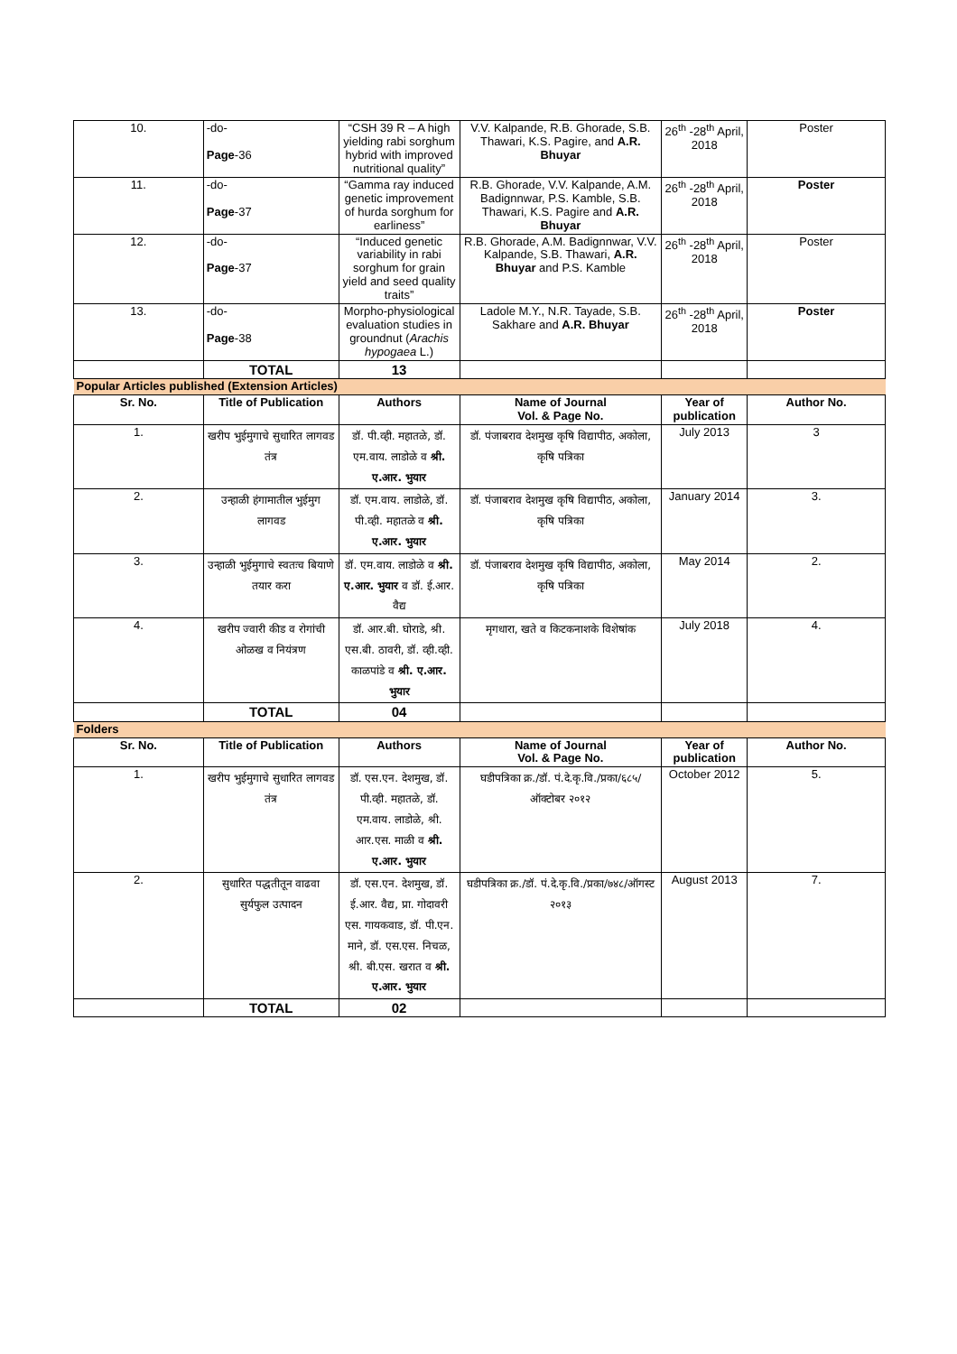| 10. | -do- Page -36 | “CSH 39 R – A high yielding rabi sorghum hybrid with improved nutritional quality” | V.V. Kalpande, R.B. Ghorade, S.B. Thawari, K.S. Pagire, and A.R. Bhuyar | 26<sup>th</sup> -28<sup>th</sup> April, 2018 | Poster |
| 11. | -do- Page -37 | “Gamma ray induced genetic improvement of hurda sorghum for earliness” | R.B. Ghorade, V.V. Kalpande, A.M. Badignnwar, P.S. Kamble, S.B. Thawari, K.S. Pagire and A.R. Bhuyar | 26<sup>th</sup> -28<sup>th</sup> April, 2018 | Poster |
| 12. | -do- Page -37 | “Induced genetic variability in rabi sorghum for grain yield and seed quality traits” | R.B. Ghorade, A.M. Badignnwar, V.V. Kalpande, S.B. Thawari, A.R. Bhuyar and P.S. Kamble | 26<sup>th</sup> -28<sup>th</sup> April, 2018 | Poster |
| 13. | -do- Page -38 | Morpho-physiological evaluation studies in groundnut ( Arachis hypogaea L.) | Ladole M.Y., N.R. Tayade, S.B. Sakhare and A.R. Bhuyar | 26<sup>th</sup> -28<sup>th</sup> April, 2018 | Poster |
| | TOTAL | 13 | | | |
| Popular Articles published (Extension Articles) | | | | | |
| Sr. No. | Title of Publication | Authors | Name of Journal Vol. & Page No. | Year of publication | Author No. |
| 1. | खरीप भुईमुगाचे सुधारित लागवड तंत्र | डॉ. पी.व्ही. महातळे, डॉ. एम.वाय. लाडोळे व श्री. ए.आर. भुयार | डॉ. पंजाबराव देशमुख कृषि विद्यापीठ, अकोला, कृषि पत्रिका | July 2013 | 3 |
| 2. | उन्हाळी हंगामातील भुईमुग लागवड | डॉ. एम.वाय. लाडोळे, डॉ. पी.व्ही. महातळे व श्री. ए.आर. भुयार | डॉ. पंजाबराव देशमुख कृषि विद्यापीठ, अकोला, कृषि पत्रिका | January 2014 | 3. |
| 3. | उन्हाळी भुईमुगाचे स्वतःच बियाणे तयार करा | डॉ. एम.वाय. लाडोळे व श्री. ए.आर. भुयार व डॉ. ई.आर. वैद्य | डॉ. पंजाबराव देशमुख कृषि विद्यापीठ, अकोला, कृषि पत्रिका | May 2014 | 2. |
| 4. | खरीप ज्वारी कीड व रोगांची ओळख व नियंत्रण | डॉ. आर.बी. घोराडे, श्री. एस.बी. ठावरी, डॉ. व्ही.व्ही. काळपांडे व श्री. ए.आर. भुयार | मृगधारा, खते व किटकनाशके विशेषांक | July 2018 | 4. |
| | TOTAL | 04 | | | |
| Folders | | | | | |
| Sr. No. | Title of Publication | Authors | Name of Journal Vol. & Page No. | Year of publication | Author No. |
| 1. | खरीप भुईमुगाचे सुधारित लागवड तंत्र | डॉ. एस.एन. देशमुख, डॉ. पी.व्ही. महातळे, डॉ. एम.वाय. लाडोळे, श्री. आर.एस. माळी व श्री. ए.आर. भुयार | घडीपत्रिका क्र./डॉ. पं.दे.कृ.वि./प्रका/६८५/ऑक्टोबर २०१२ | October 2012 | 5. |
| 2. | सुधारित पद्धतीतून वाढवा सुर्यफुल उत्पादन | डॉ. एस.एन. देशमुख, डॉ. ई.आर. वैद्य, प्रा. गोदावरी एस. गायकवाड, डॉ. पी.एन. माने, डॉ. एस.एस. निचळ, श्री. बी.एस. खरात व श्री. ए.आर. भुयार | घडीपत्रिका क्र./डॉ. पं.दे.कृ.वि./प्रका/७४८/ऑगस्ट २०१३ | August 2013 | 7. |
| | TOTAL | 02 | | | |